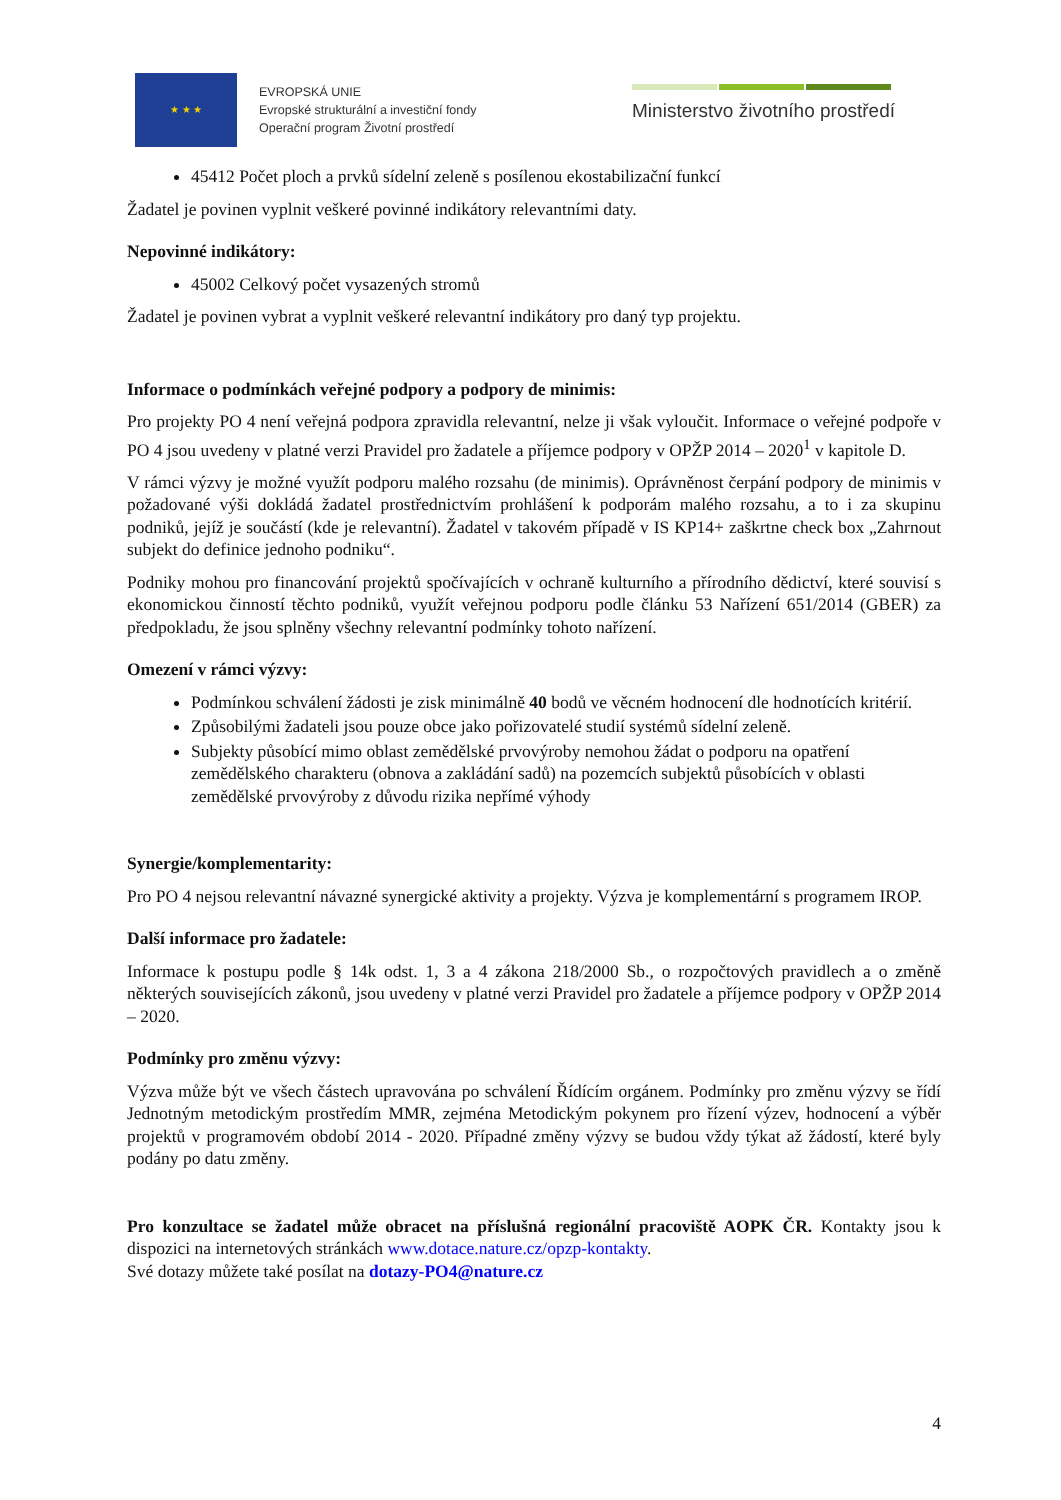★ ★ ★
EVROPSKÁ UNIE
Evropské strukturální a investiční fondy
Operační program Životní prostředí
Ministerstvo životního prostředí
45412 Počet ploch a prvků sídelní zeleně s posílenou ekostabilizační funkcí
Žadatel je povinen vyplnit veškeré povinné indikátory relevantními daty.
Nepovinné indikátory:
45002 Celkový počet vysazených stromů
Žadatel je povinen vybrat a vyplnit veškeré relevantní indikátory pro daný typ projektu.
Informace o podmínkách veřejné podpory a podpory de minimis:
Pro projekty PO 4 není veřejná podpora zpravidla relevantní, nelze ji však vyloučit. Informace o veřejné podpoře v PO 4 jsou uvedeny v platné verzi Pravidel pro žadatele a příjemce podpory v OPŽP 2014 – 2020<sup>1</sup> v kapitole D.
V rámci výzvy je možné využít podporu malého rozsahu (de minimis). Oprávněnost čerpání podpory de minimis v požadované výši dokládá žadatel prostřednictvím prohlášení k podporám malého rozsahu, a to i za skupinu podniků, jejíž je součástí (kde je relevantní). Žadatel v takovém případě v IS KP14+ zaškrtne check box „Zahrnout subjekt do definice jednoho podniku“.
Podniky mohou pro financování projektů spočívajících v ochraně kulturního a přírodního dědictví, které souvisí s ekonomickou činností těchto podniků, využít veřejnou podporu podle článku 53 Nařízení 651/2014 (GBER) za předpokladu, že jsou splněny všechny relevantní podmínky tohoto nařízení.
Omezení v rámci výzvy:
Podmínkou schválení žádosti je zisk minimálně 40 bodů ve věcném hodnocení dle hodnotících kritérií.
Způsobilými žadateli jsou pouze obce jako pořizovatelé studií systémů sídelní zeleně.
Subjekty působící mimo oblast zemědělské prvovýroby nemohou žádat o podporu na opatření zemědělského charakteru (obnova a zakládání sadů) na pozemcích subjektů působících v oblasti zemědělské prvovýroby z důvodu rizika nepřímé výhody
Synergie/komplementarity:
Pro PO 4 nejsou relevantní návazné synergické aktivity a projekty. Výzva je komplementární s programem IROP.
Další informace pro žadatele:
Informace k postupu podle § 14k odst. 1, 3 a 4 zákona 218/2000 Sb., o rozpočtových pravidlech a o změně některých souvisejících zákonů, jsou uvedeny v platné verzi Pravidel pro žadatele a příjemce podpory v OPŽP 2014 – 2020.
Podmínky pro změnu výzvy:
Výzva může být ve všech částech upravována po schválení Řídícím orgánem. Podmínky pro změnu výzvy se řídí Jednotným metodickým prostředím MMR, zejména Metodickým pokynem pro řízení výzev, hodnocení a výběr projektů v programovém období 2014 - 2020. Případné změny výzvy se budou vždy týkat až žádostí, které byly podány po datu změny.
Pro konzultace se žadatel může obracet na příslušná regionální pracoviště AOPK ČR. Kontakty jsou k dispozici na internetových stránkách www.dotace.nature.cz/opzp-kontakty.
Své dotazy můžete také posílat na dotazy-PO4@nature.cz
4